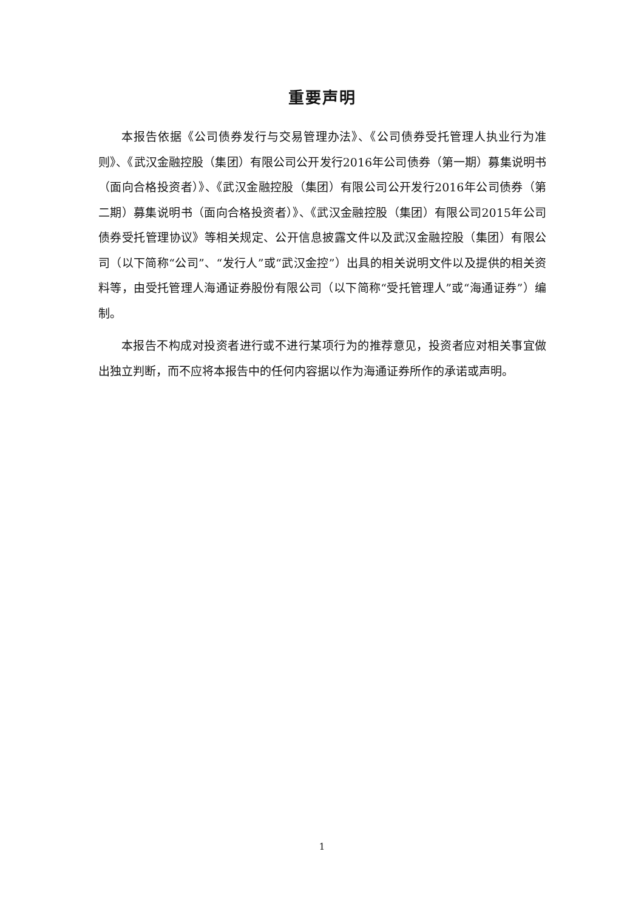重要声明
本报告依据《公司债券发行与交易管理办法》、《公司债券受托管理人执业行为准则》、《武汉金融控股（集团）有限公司公开发行2016年公司债券（第一期）募集说明书（面向合格投资者）》、《武汉金融控股（集团）有限公司公开发行2016年公司债券（第二期）募集说明书（面向合格投资者）》、《武汉金融控股（集团）有限公司2015年公司债券受托管理协议》等相关规定、公开信息披露文件以及武汉金融控股（集团）有限公司（以下简称“公司”、“发行人”或“武汉金控”）出具的相关说明文件以及提供的相关资料等，由受托管理人海通证券股份有限公司（以下简称“受托管理人”或“海通证券”）编制。
本报告不构成对投资者进行或不进行某项行为的推荐意见，投资者应对相关事宜做出独立判断，而不应将本报告中的任何内容据以作为海通证券所作的承诺或声明。
1